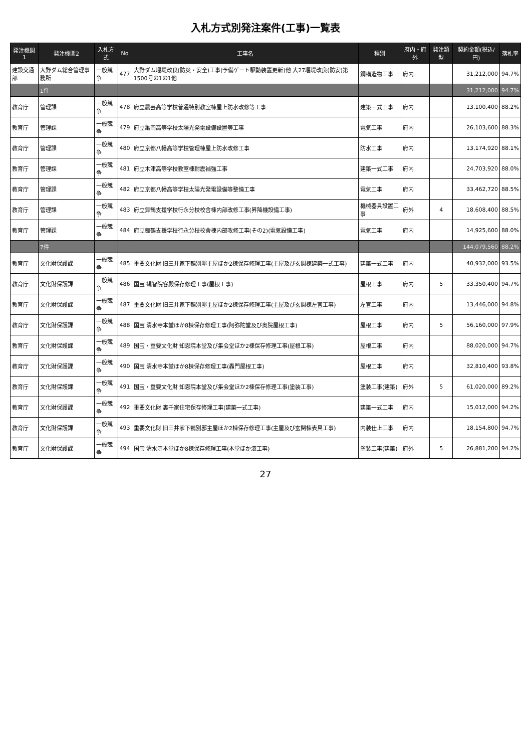入札方式別発注案件(工事)一覧表
| 発注機関1 | 発注機関2 | 入札方式 | No | 工事名 | 種別 | 府内・府外 | 発注類型 | 契約金額(税込/円) | 落札率 |
| --- | --- | --- | --- | --- | --- | --- | --- | --- | --- |
| 建設交通部 | 大野ダム総合管理事務所 | 一般競争 | 477 | 大野ダム堰堤改良(防災・安全)工事(予備ゲート駆動装置更新)他 大27堰堤改良(防安)第1500号の1の1他 | 鋼構造物工事 | 府内 | | 31,212,000 | 94.7% |
| | 1件 | | | | | | | 31,212,000 | 94.7% |
| 教育庁 | 管理課 | 一般競争 | 478 | 府立農芸高等学校普通特別教室棟屋上防水改修等工事 | 建築一式工事 | 府内 | | 13,100,400 | 88.2% |
| 教育庁 | 管理課 | 一般競争 | 479 | 府立亀岡高等学校太陽光発電設備設置等工事 | 電気工事 | 府内 | | 26,103,600 | 88.3% |
| 教育庁 | 管理課 | 一般競争 | 480 | 府立京都八幡高等学校管理棟屋上防水改修工事 | 防水工事 | 府内 | | 13,174,920 | 88.1% |
| 教育庁 | 管理課 | 一般競争 | 481 | 府立木津高等学校教室棟耐震補強工事 | 建築一式工事 | 府内 | | 24,703,920 | 88.0% |
| 教育庁 | 管理課 | 一般競争 | 482 | 府立京都八幡高等学校太陽光発電設備等整備工事 | 電気工事 | 府内 | | 33,462,720 | 88.5% |
| 教育庁 | 管理課 | 一般競争 | 483 | 府立舞鶴支援学校行永分校校舎棟内部改修工事(昇降機設備工事) | 機械器具設置工事 | 府外 | 4 | 18,608,400 | 88.5% |
| 教育庁 | 管理課 | 一般競争 | 484 | 府立舞鶴支援学校行永分校校舎棟内部改修工事(その2)(電気設備工事) | 電気工事 | 府内 | | 14,925,600 | 88.0% |
| | 7件 | | | | | | | 144,079,560 | 88.2% |
| 教育庁 | 文化財保護課 | 一般競争 | 485 | 重要文化財 旧三井家下鴨別邸主屋ほか2棟保存修理工事(主屋及び玄関棟建築一式工事) | 建築一式工事 | 府内 | | 40,932,000 | 93.5% |
| 教育庁 | 文化財保護課 | 一般競争 | 486 | 国宝 観智院客殿保存修理工事(屋根工事) | 屋根工事 | 府内 | 5 | 33,350,400 | 94.7% |
| 教育庁 | 文化財保護課 | 一般競争 | 487 | 重要文化財 旧三井家下鴨別邸主屋ほか2棟保存修理工事(主屋及び玄関棟左官工事) | 左官工事 | 府内 | | 13,446,000 | 94.8% |
| 教育庁 | 文化財保護課 | 一般競争 | 488 | 国宝 清水寺本堂ほか8棟保存修理工事(阿弥陀堂及び奥院屋根工事) | 屋根工事 | 府内 | 5 | 56,160,000 | 97.9% |
| 教育庁 | 文化財保護課 | 一般競争 | 489 | 国宝・重要文化財 知恩院本堂及び集会堂ほか2棟保存修理工事(屋根工事) | 屋根工事 | 府内 | | 88,020,000 | 94.7% |
| 教育庁 | 文化財保護課 | 一般競争 | 490 | 国宝 清水寺本堂ほか8棟保存修理工事(轟門屋根工事) | 屋根工事 | 府内 | | 32,810,400 | 93.8% |
| 教育庁 | 文化財保護課 | 一般競争 | 491 | 国宝・重要文化財 知恩院本堂及び集会堂ほか2棟保存修理工事(塗装工事) | 塗装工事(建築) | 府外 | 5 | 61,020,000 | 89.2% |
| 教育庁 | 文化財保護課 | 一般競争 | 492 | 重要文化財 裏千家住宅保存修理工事(建築一式工事) | 建築一式工事 | 府内 | | 15,012,000 | 94.2% |
| 教育庁 | 文化財保護課 | 一般競争 | 493 | 重要文化財 旧三井家下鴨別邸主屋ほか2棟保存修理工事(主屋及び玄関棟表具工事) | 内装仕上工事 | 府内 | | 18,154,800 | 94.7% |
| 教育庁 | 文化財保護課 | 一般競争 | 494 | 国宝 清水寺本堂ほか8棟保存修理工事(本堂ほか漆工事) | 塗装工事(建築) | 府外 | 5 | 26,881,200 | 94.2% |
27